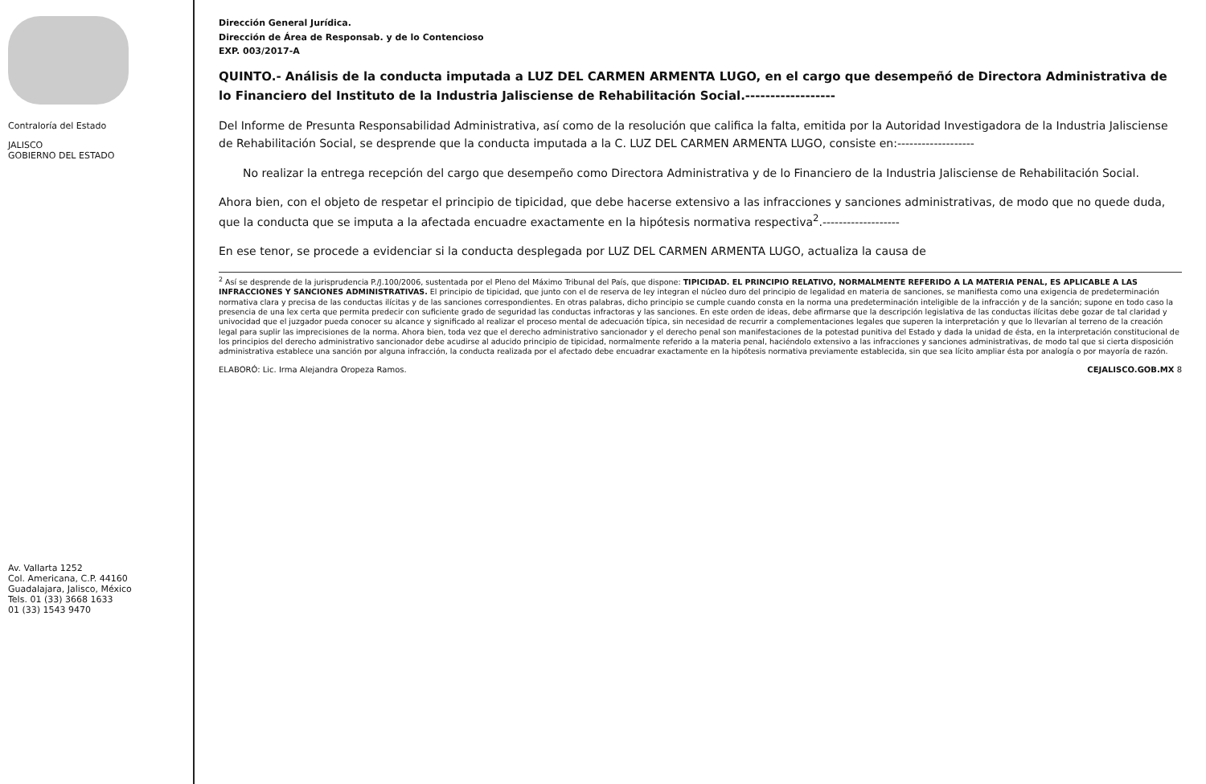Contraloría del Estado
JALISCO
GOBIERNO DEL ESTADO
Av. Vallarta 1252
Col. Americana, C.P. 44160
Guadalajara, Jalisco, México
Tels. 01 (33) 3668 1633
01 (33) 1543 9470
Dirección General Jurídica.
Dirección de Área de Responsab. y de lo Contencioso
EXP. 003/2017-A
QUINTO.- Análisis de la conducta imputada a LUZ DEL CARMEN ARMENTA LUGO, en el cargo que desempeñó de Directora Administrativa de lo Financiero del Instituto de la Industria Jalisciense de Rehabilitación Social.------------------
Del Informe de Presunta Responsabilidad Administrativa, así como de la resolución que califica la falta, emitida por la Autoridad Investigadora de la Industria Jalisciense de Rehabilitación Social, se desprende que la conducta imputada a la C. LUZ DEL CARMEN ARMENTA LUGO, consiste en:-------------------
No realizar la entrega recepción del cargo que desempeño como Directora Administrativa y de lo Financiero de la Industria Jalisciense de Rehabilitación Social.
Ahora bien, con el objeto de respetar el principio de tipicidad, que debe hacerse extensivo a las infracciones y sanciones administrativas, de modo que no quede duda, que la conducta que se imputa a la afectada encuadre exactamente en la hipótesis normativa respectiva<sup>2</sup>.-------------------
En ese tenor, se procede a evidenciar si la conducta desplegada por LUZ DEL CARMEN ARMENTA LUGO, actualiza la causa de
<sup>2</sup> Así se desprende de la jurisprudencia P./J.100/2006, sustentada por el Pleno del Máximo Tribunal del País, que dispone: TIPICIDAD. EL PRINCIPIO RELATIVO, NORMALMENTE REFERIDO A LA MATERIA PENAL, ES APLICABLE A LAS INFRACCIONES Y SANCIONES ADMINISTRATIVAS. El principio de tipicidad, que junto con el de reserva de ley integran el núcleo duro del principio de legalidad en materia de sanciones, se manifiesta como una exigencia de predeterminación normativa clara y precisa de las conductas ilícitas y de las sanciones correspondientes. En otras palabras, dicho principio se cumple cuando consta en la norma una predeterminación inteligible de la infracción y de la sanción; supone en todo caso la presencia de una lex certa que permita predecir con suficiente grado de seguridad las conductas infractoras y las sanciones. En este orden de ideas, debe afirmarse que la descripción legislativa de las conductas ilícitas debe gozar de tal claridad y univocidad que el juzgador pueda conocer su alcance y significado al realizar el proceso mental de adecuación típica, sin necesidad de recurrir a complementaciones legales que superen la interpretación y que lo llevarían al terreno de la creación legal para suplir las imprecisiones de la norma. Ahora bien, toda vez que el derecho administrativo sancionador y el derecho penal son manifestaciones de la potestad punitiva del Estado y dada la unidad de ésta, en la interpretación constitucional de los principios del derecho administrativo sancionador debe acudirse al aducido principio de tipicidad, normalmente referido a la materia penal, haciéndolo extensivo a las infracciones y sanciones administrativas, de modo tal que si cierta disposición administrativa establece una sanción por alguna infracción, la conducta realizada por el afectado debe encuadrar exactamente en la hipótesis normativa previamente establecida, sin que sea lícito ampliar ésta por analogía o por mayoría de razón.
ELABORÓ: Lic. Irma Alejandra Oropeza Ramos. CEJALISCO.GOB.MX 8